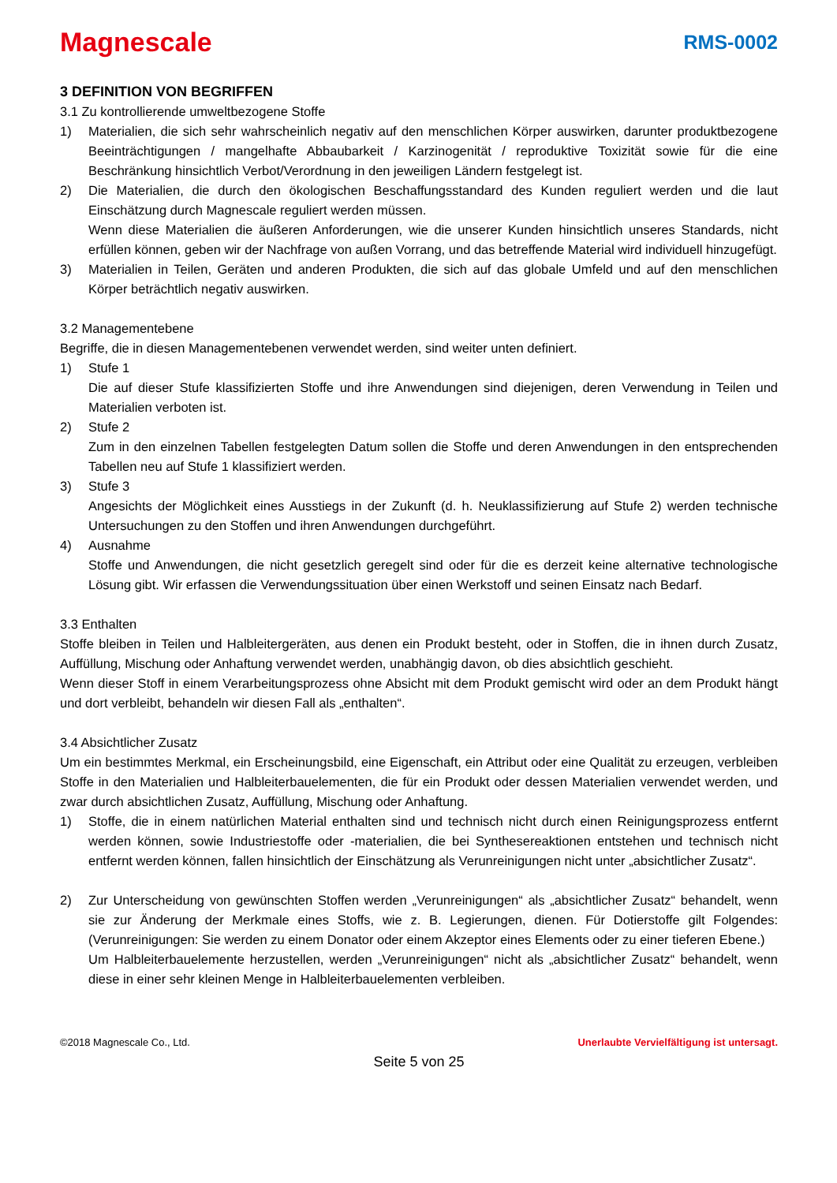Magnescale
RMS-0002
3 DEFINITION VON BEGRIFFEN
3.1 Zu kontrollierende umweltbezogene Stoffe
1) Materialien, die sich sehr wahrscheinlich negativ auf den menschlichen Körper auswirken, darunter produktbezogene Beeinträchtigungen / mangelhafte Abbaubarkeit / Karzinogenität / reproduktive Toxizität sowie für die eine Beschränkung hinsichtlich Verbot/Verordnung in den jeweiligen Ländern festgelegt ist.
2) Die Materialien, die durch den ökologischen Beschaffungsstandard des Kunden reguliert werden und die laut Einschätzung durch Magnescale reguliert werden müssen.
Wenn diese Materialien die äußeren Anforderungen, wie die unserer Kunden hinsichtlich unseres Standards, nicht erfüllen können, geben wir der Nachfrage von außen Vorrang, und das betreffende Material wird individuell hinzugefügt.
3) Materialien in Teilen, Geräten und anderen Produkten, die sich auf das globale Umfeld und auf den menschlichen Körper beträchtlich negativ auswirken.
3.2 Managementebene
Begriffe, die in diesen Managementebenen verwendet werden, sind weiter unten definiert.
1) Stufe 1
Die auf dieser Stufe klassifizierten Stoffe und ihre Anwendungen sind diejenigen, deren Verwendung in Teilen und Materialien verboten ist.
2) Stufe 2
Zum in den einzelnen Tabellen festgelegten Datum sollen die Stoffe und deren Anwendungen in den entsprechenden Tabellen neu auf Stufe 1 klassifiziert werden.
3) Stufe 3
Angesichts der Möglichkeit eines Ausstiegs in der Zukunft (d. h. Neuklassifizierung auf Stufe 2) werden technische Untersuchungen zu den Stoffen und ihren Anwendungen durchgeführt.
4) Ausnahme
Stoffe und Anwendungen, die nicht gesetzlich geregelt sind oder für die es derzeit keine alternative technologische Lösung gibt. Wir erfassen die Verwendungssituation über einen Werkstoff und seinen Einsatz nach Bedarf.
3.3 Enthalten
Stoffe bleiben in Teilen und Halbleitergeräten, aus denen ein Produkt besteht, oder in Stoffen, die in ihnen durch Zusatz, Auffüllung, Mischung oder Anhaftung verwendet werden, unabhängig davon, ob dies absichtlich geschieht.
Wenn dieser Stoff in einem Verarbeitungsprozess ohne Absicht mit dem Produkt gemischt wird oder an dem Produkt hängt und dort verbleibt, behandeln wir diesen Fall als „enthalten“.
3.4 Absichtlicher Zusatz
Um ein bestimmtes Merkmal, ein Erscheinungsbild, eine Eigenschaft, ein Attribut oder eine Qualität zu erzeugen, verbleiben Stoffe in den Materialien und Halbleiterbauelementen, die für ein Produkt oder dessen Materialien verwendet werden, und zwar durch absichtlichen Zusatz, Auffüllung, Mischung oder Anhaftung.
1) Stoffe, die in einem natürlichen Material enthalten sind und technisch nicht durch einen Reinigungsprozess entfernt werden können, sowie Industriestoffe oder -materialien, die bei Synthesereaktionen entstehen und technisch nicht entfernt werden können, fallen hinsichtlich der Einschätzung als Verunreinigungen nicht unter „absichtlicher Zusatz“.
2) Zur Unterscheidung von gewünschten Stoffen werden „Verunreinigungen“ als „absichtlicher Zusatz“ behandelt, wenn sie zur Änderung der Merkmale eines Stoffs, wie z. B. Legierungen, dienen. Für Dotierstoffe gilt Folgendes: (Verunreinigungen: Sie werden zu einem Donator oder einem Akzeptor eines Elements oder zu einer tieferen Ebene.)
Um Halbleiterbauelemente herzustellen, werden „Verunreinigungen“ nicht als „absichtlicher Zusatz“ behandelt, wenn diese in einer sehr kleinen Menge in Halbleiterbauelementen verbleiben.
©2018 Magnescale Co., Ltd. Unerlaubte Vervielfältigung ist untersagt.
Seite 5 von 25